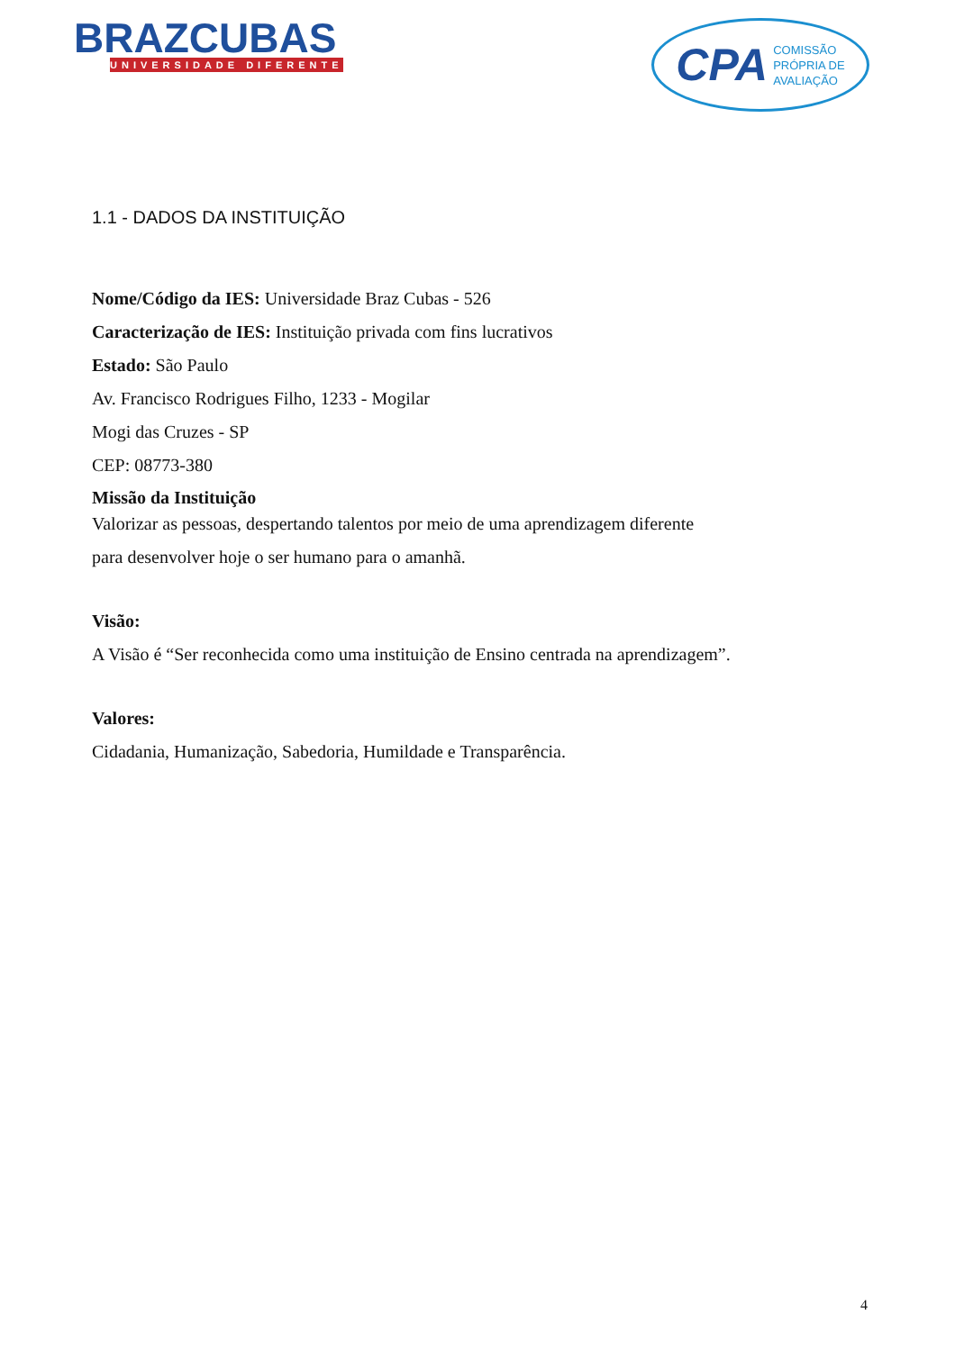BRAZCUBAS
UNIVERSIDADE DIFERENTE
CPA COMISSÃO
PRÓPRIA DE
AVALIAÇÃO
1.1 - DADOS DA INSTITUIÇÃO
Nome/Código da IES: Universidade Braz Cubas - 526
Caracterização de IES: Instituição privada com fins lucrativos
Estado: São Paulo
Av. Francisco Rodrigues Filho, 1233 - Mogilar
Mogi das Cruzes - SP
CEP: 08773-380
Missão da Instituição
Valorizar as pessoas, despertando talentos por meio de uma aprendizagem diferente
para desenvolver hoje o ser humano para o amanhã.
Visão:
A Visão é “Ser reconhecida como uma instituição de Ensino centrada na aprendizagem”.
Valores:
Cidadania, Humanização, Sabedoria, Humildade e Transparência.
4